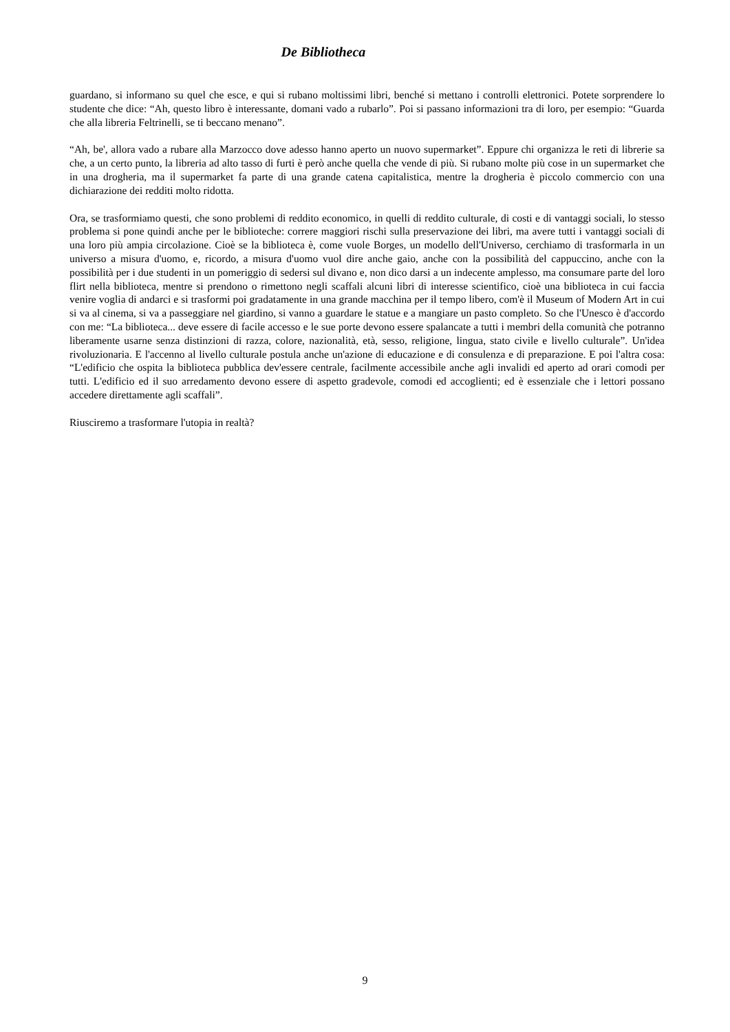De Bibliotheca
guardano, si informano su quel che esce, e qui si rubano moltissimi libri, benché si mettano i controlli elettronici. Potete sorprendere lo studente che dice: “Ah, questo libro è interessante, domani vado a rubarlo”. Poi si passano informazioni tra di loro, per esempio: “Guarda che alla libreria Feltrinelli, se ti beccano menano”.
“Ah, be', allora vado a rubare alla Marzocco dove adesso hanno aperto un nuovo supermarket”. Eppure chi organizza le reti di librerie sa che, a un certo punto, la libreria ad alto tasso di furti è però anche quella che vende di più. Si rubano molte più cose in un supermarket che in una drogheria, ma il supermarket fa parte di una grande catena capitalistica, mentre la drogheria è piccolo commercio con una dichiarazione dei redditi molto ridotta.
Ora, se trasformiamo questi, che sono problemi di reddito economico, in quelli di reddito culturale, di costi e di vantaggi sociali, lo stesso problema si pone quindi anche per le biblioteche: correre maggiori rischi sulla preservazione dei libri, ma avere tutti i vantaggi sociali di una loro più ampia circolazione. Cioè se la biblioteca è, come vuole Borges, un modello dell'Universo, cerchiamo di trasformarla in un universo a misura d'uomo, e, ricordo, a misura d'uomo vuol dire anche gaio, anche con la possibilità del cappuccino, anche con la possibilità per i due studenti in un pomeriggio di sedersi sul divano e, non dico darsi a un indecente amplesso, ma consumare parte del loro flirt nella biblioteca, mentre si prendono o rimettono negli scaffali alcuni libri di interesse scientifico, cioè una biblioteca in cui faccia venire voglia di andarci e si trasformi poi gradatamente in una grande macchina per il tempo libero, com'è il Museum of Modern Art in cui si va al cinema, si va a passeggiare nel giardino, si vanno a guardare le statue e a mangiare un pasto completo. So che l'Unesco è d'accordo con me: “La biblioteca... deve essere di facile accesso e le sue porte devono essere spalancate a tutti i membri della comunità che potranno liberamente usarne senza distinzioni di razza, colore, nazionalità, età, sesso, religione, lingua, stato civile e livello culturale”. Un'idea rivoluzionaria. E l'accenno al livello culturale postula anche un'azione di educazione e di consulenza e di preparazione. E poi l'altra cosa: “L'edificio che ospita la biblioteca pubblica dev'essere centrale, facilmente accessibile anche agli invalidi ed aperto ad orari comodi per tutti. L'edificio ed il suo arredamento devono essere di aspetto gradevole, comodi ed accoglienti; ed è essenziale che i lettori possano accedere direttamente agli scaffali”.
Riusciremo a trasformare l'utopia in realtà?
9